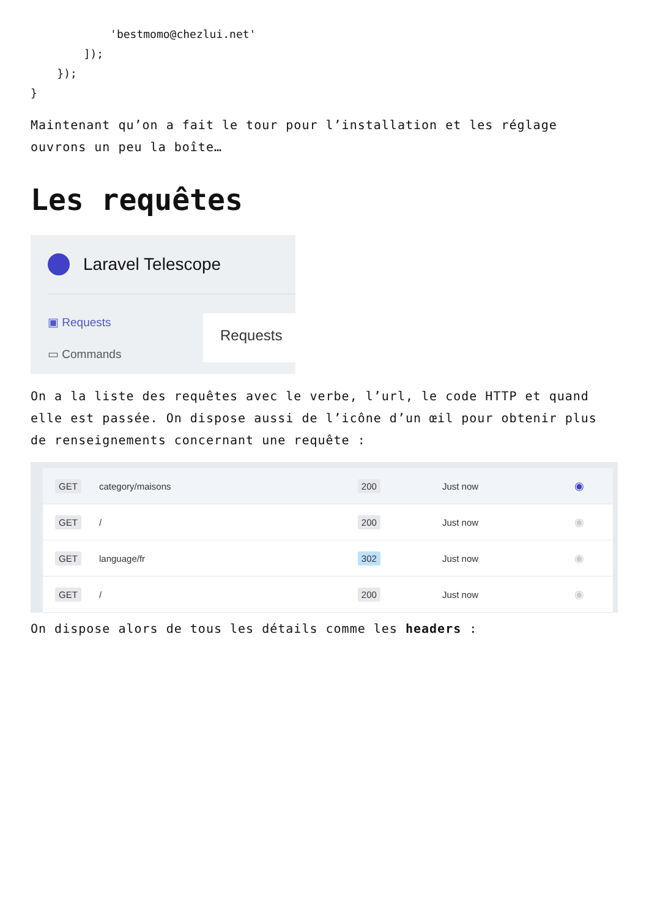'bestmomo@chezlui.net'
        ]);
    });
}
Maintenant qu’on a fait le tour pour l’installation et les réglage ouvrons un peu la boîte…
Les requêtes
Laravel Telescope
▣ Requests
▭ Commands
Requests
On a la liste des requêtes avec le verbe, l’url, le code HTTP et quand elle est passée. On dispose aussi de l’icône d’un œil pour obtenir plus de renseignements concernant une requête :
| GET | category/maisons | 200 | Just now | ◉ |
| GET | / | 200 | Just now | ◉ |
| GET | language/fr | 302 | Just now | ◉ |
| GET | / | 200 | Just now | ◉ |
On dispose alors de tous les détails comme les headers :